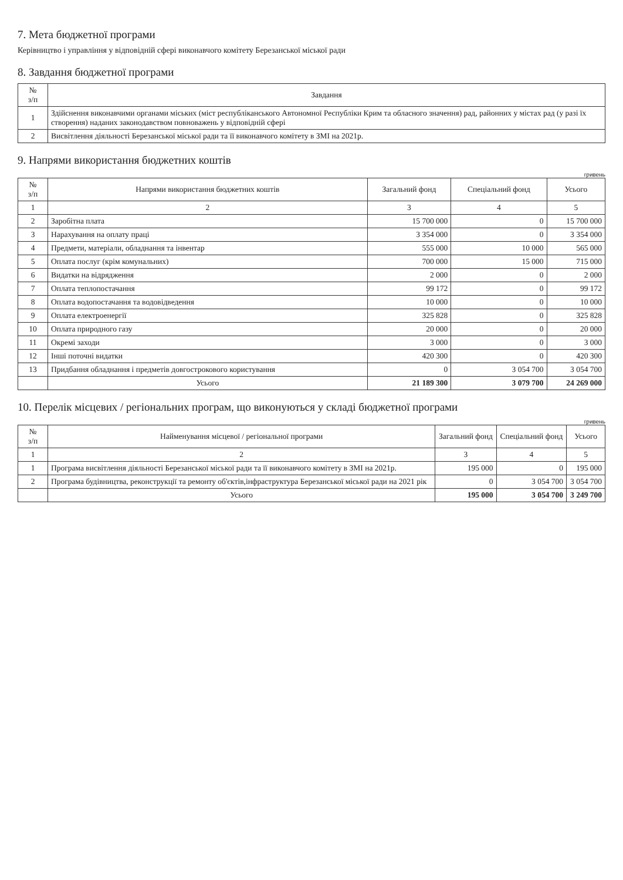7. Мета бюджетної програми
Керівництво і управління у відповідній сфері виконавчого комітету Березанської міської ради
8. Завдання бюджетної програми
| № з/п | Завдання |
| --- | --- |
| 1 | Здійснення виконавчими органами міських (міст республіканського Автономної Республіки Крим та обласного значення) рад, районних у містах рад (у разі їх створення) наданих законодавством повноважень у відповідній сфері |
| 2 | Висвітлення діяльності Березанської міської ради та її виконавчого комітету в ЗМІ на 2021р. |
9. Напрями використання бюджетних коштів
гривень
| № з/п | Напрями використання бюджетних коштів | Загальний фонд | Спеціальний фонд | Усього |
| --- | --- | --- | --- | --- |
| 1 | 2 | 3 | 4 | 5 |
| 2 | Заробітна плата | 15 700 000 | 0 | 15 700 000 |
| 3 | Нарахування на оплату праці | 3 354 000 | 0 | 3 354 000 |
| 4 | Предмети, матеріали, обладнання та інвентар | 555 000 | 10 000 | 565 000 |
| 5 | Оплата послуг (крім комунальних) | 700 000 | 15 000 | 715 000 |
| 6 | Видатки на відрядження | 2 000 | 0 | 2 000 |
| 7 | Оплата теплопостачання | 99 172 | 0 | 99 172 |
| 8 | Оплата водопостачання та водовідведення | 10 000 | 0 | 10 000 |
| 9 | Оплата електроенергії | 325 828 | 0 | 325 828 |
| 10 | Оплата природного газу | 20 000 | 0 | 20 000 |
| 11 | Окремі заходи | 3 000 | 0 | 3 000 |
| 12 | Інші поточні видатки | 420 300 | 0 | 420 300 |
| 13 | Придбання обладнання і предметів довгострокового користування | 0 | 3 054 700 | 3 054 700 |
| | Усього | 21 189 300 | 3 079 700 | 24 269 000 |
10. Перелік місцевих / регіональних програм, що виконуються у складі бюджетної програми
гривень
| № з/п | Найменування місцевої / регіональної програми | Загальний фонд | Спеціальний фонд | Усього |
| --- | --- | --- | --- | --- |
| 1 | 2 | 3 | 4 | 5 |
| 1 | Програма висвітлення діяльності Березанської міської ради та її виконавчого комітету в ЗМІ на 2021р. | 195 000 | 0 | 195 000 |
| 2 | Програма будівництва, реконструкції та ремонту об'єктів,інфраструктура Березанської міської ради на 2021 рік | 0 | 3 054 700 | 3 054 700 |
| | Усього | 195 000 | 3 054 700 | 3 249 700 |